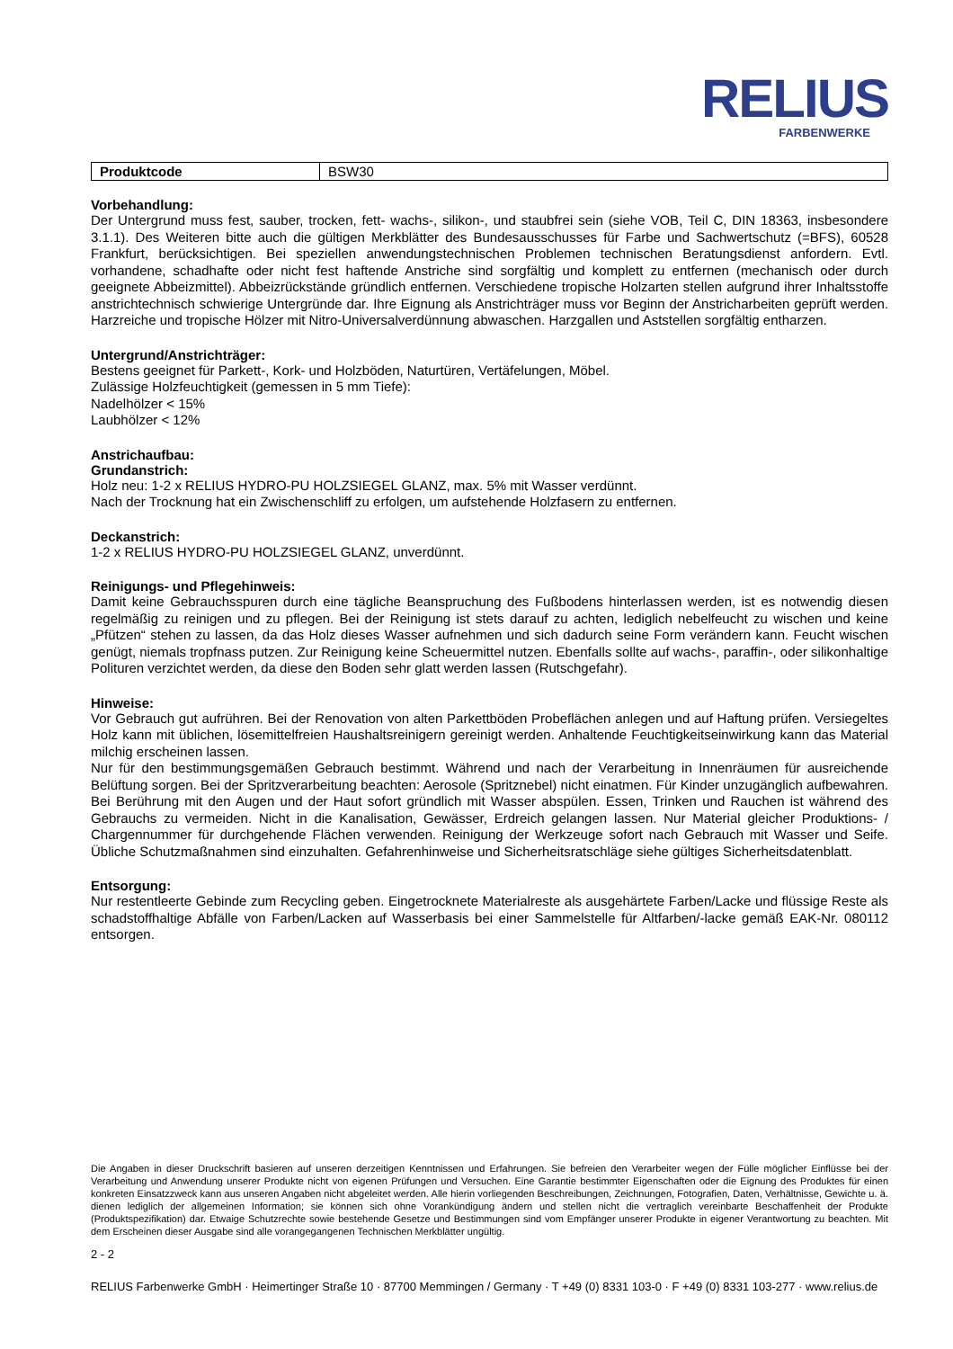RELIUS
FARBENWERKE
| Produktcode | BSW30 |
Vorbehandlung:
Der Untergrund muss fest, sauber, trocken, fett- wachs-, silikon-, und staubfrei sein (siehe VOB, Teil C, DIN 18363, insbesondere 3.1.1). Des Weiteren bitte auch die gültigen Merkblätter des Bundesausschusses für Farbe und Sachwertschutz (=BFS), 60528 Frankfurt, berücksichtigen. Bei speziellen anwendungstechnischen Problemen technischen Beratungsdienst anfordern. Evtl. vorhandene, schadhafte oder nicht fest haftende Anstriche sind sorgfältig und komplett zu entfernen (mechanisch oder durch geeignete Abbeizmittel). Abbeizrückstände gründlich entfernen. Verschiedene tropische Holzarten stellen aufgrund ihrer Inhaltsstoffe anstrichtechnisch schwierige Untergründe dar. Ihre Eignung als Anstrichträger muss vor Beginn der Anstricharbeiten geprüft werden. Harzreiche und tropische Hölzer mit Nitro-Universalverdünnung abwaschen. Harzgallen und Aststellen sorgfältig entharzen.
Untergrund/Anstrichträger:
Bestens geeignet für Parkett-, Kork- und Holzböden, Naturtüren, Vertäfelungen, Möbel.
Zulässige Holzfeuchtigkeit (gemessen in 5 mm Tiefe):
Nadelhölzer < 15%
Laubhölzer < 12%
Anstrichaufbau:
Grundanstrich:
Holz neu: 1-2 x RELIUS HYDRO-PU HOLZSIEGEL GLANZ, max. 5% mit Wasser verdünnt.
Nach der Trocknung hat ein Zwischenschliff zu erfolgen, um aufstehende Holzfasern zu entfernen.
Deckanstrich:
1-2 x RELIUS HYDRO-PU HOLZSIEGEL GLANZ, unverdünnt.
Reinigungs- und Pflegehinweis:
Damit keine Gebrauchsspuren durch eine tägliche Beanspruchung des Fußbodens hinterlassen werden, ist es notwendig diesen regelmäßig zu reinigen und zu pflegen. Bei der Reinigung ist stets darauf zu achten, lediglich nebelfeucht zu wischen und keine „Pfützen“ stehen zu lassen, da das Holz dieses Wasser aufnehmen und sich dadurch seine Form verändern kann. Feucht wischen genügt, niemals tropfnass putzen. Zur Reinigung keine Scheuermittel nutzen. Ebenfalls sollte auf wachs-, paraffin-, oder silikonhaltige Polituren verzichtet werden, da diese den Boden sehr glatt werden lassen (Rutschgefahr).
Hinweise:
Vor Gebrauch gut aufrühren. Bei der Renovation von alten Parkettböden Probeflächen anlegen und auf Haftung prüfen. Versiegeltes Holz kann mit üblichen, lösemittelfreien Haushaltsreinigern gereinigt werden. Anhaltende Feuchtigkeitseinwirkung kann das Material milchig erscheinen lassen.
Nur für den bestimmungsgemäßen Gebrauch bestimmt. Während und nach der Verarbeitung in Innenräumen für ausreichende Belüftung sorgen. Bei der Spritzverarbeitung beachten: Aerosole (Spritznebel) nicht einatmen. Für Kinder unzugänglich aufbewahren. Bei Berührung mit den Augen und der Haut sofort gründlich mit Wasser abspülen. Essen, Trinken und Rauchen ist während des Gebrauchs zu vermeiden. Nicht in die Kanalisation, Gewässer, Erdreich gelangen lassen. Nur Material gleicher Produktions- / Chargennummer für durchgehende Flächen verwenden. Reinigung der Werkzeuge sofort nach Gebrauch mit Wasser und Seife. Übliche Schutzmaßnahmen sind einzuhalten. Gefahrenhinweise und Sicherheitsratschläge siehe gültiges Sicherheitsdatenblatt.
Entsorgung:
Nur restentleerte Gebinde zum Recycling geben. Eingetrocknete Materialreste als ausgehärtete Farben/Lacke und flüssige Reste als schadstoffhaltige Abfälle von Farben/Lacken auf Wasserbasis bei einer Sammelstelle für Altfarben/-lacke gemäß EAK-Nr. 080112 entsorgen.
Die Angaben in dieser Druckschrift basieren auf unseren derzeitigen Kenntnissen und Erfahrungen. Sie befreien den Verarbeiter wegen der Fülle möglicher Einflüsse bei der Verarbeitung und Anwendung unserer Produkte nicht von eigenen Prüfungen und Versuchen. Eine Garantie bestimmter Eigenschaften oder die Eignung des Produktes für einen konkreten Einsatzzweck kann aus unseren Angaben nicht abgeleitet werden. Alle hierin vorliegenden Beschreibungen, Zeichnungen, Fotografien, Daten, Verhältnisse, Gewichte u. ä. dienen lediglich der allgemeinen Information; sie können sich ohne Vorankündigung ändern und stellen nicht die vertraglich vereinbarte Beschaffenheit der Produkte (Produktspezifikation) dar. Etwaige Schutzrechte sowie bestehende Gesetze und Bestimmungen sind vom Empfänger unserer Produkte in eigener Verantwortung zu beachten. Mit dem Erscheinen dieser Ausgabe sind alle vorangegangenen Technischen Merkblätter ungültig.
2 - 2
RELIUS Farbenwerke GmbH · Heimertinger Straße 10 · 87700 Memmingen / Germany · T +49 (0) 8331 103-0 · F +49 (0) 8331 103-277 · www.relius.de